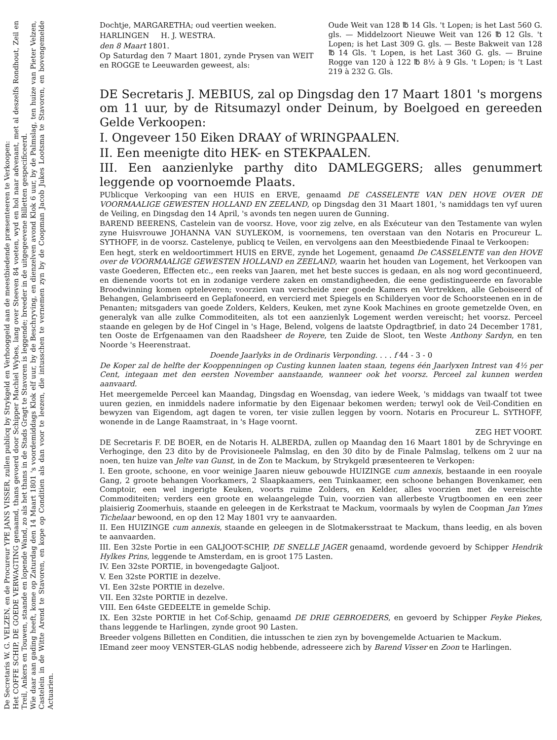De Secretaris W. G. VELZEN, en de Procureur YPE JANS VISSER, zullen publicq by Strykgeld en Verhooggeld aan de meestbiedende præsenteeren te Verkoopen:
Het COFFE SCHIP, DE GOEDE VERWAGTING genaamd, thans gevoerd door Schipper Machiel Wybes, lang over Steeven 84 voeten, wyd en hol naar advenant, met al deszelfs Rondhout, Zeil en Treil, Ankers en Touwen, staande en lopende Wand, zo als het thans in de Stads Gragt te Stavoren is leggende; breeder in de uitgegeevene Billetten gespecificeerd.
Wie daar aan gading heeft, kome op Zaturdag den 14 Maart 1801 's voordemiddags Klok elf uur, by de Beschryving, en dienzelven avond Klok 6 uur, by de Palmslag, ten huize van Pieter Velzen, Castelein in de Witte Arend te Stavoren, en kope op Conditien als dan voor te leezen, die intusschen te vernemen zyn by de Coopman Jacob Jukes Lootsma te Stavoren, en bovengemelde Actuarien.
Dochtje, MARGARETHA; oud veertien weeken.
HARLINGEN H. J. WESTRA.
den 8 Maart 1801.
Op Saturdag den 7 Maart 1801, zynde Prysen van WEIT en ROGGE te Leeuwarden geweest, als:
Oude Weit van 128 ℔ 14 Gls. 't Lopen; is het Last 560 G. gls. — Middelzoort Nieuwe Weit van 126 ℔ 12 Gls. 't Lopen; is het Last 309 G. gls. — Beste Bakweit van 128 ℔ 14 Gls. 't Lopen, is het Last 360 G. gls. — Bruine Rogge van 120 à 122 ℔ 8½ à 9 Gls. 't Lopen; is 't Last 219 à 232 G. Gls.
DE Secretaris J. MEBIUS, zal op Dingsdag den 17 Maart 1801 's morgens om 11 uur, by de Ritsumazyl onder Deinum, by Boelgoed en gereeden Gelde Verkoopen:
I. Ongeveer 150 Eiken DRAAY of WRINGPAALEN.
II. Een meenigte dito HEK- en STEKPAALEN.
III. Een aanzienlyke parthy dito DAMLEGGERS; alles genummert leggende op voornoemde Plaats.
PUblicque Verkooping van een HUIS en ERVE, genaamd DE CASSELENTE VAN DEN HOVE OVER DE VOORMAALIGE GEWESTEN HOLLAND EN ZEELAND, op Dingsdag den 31 Maart 1801, 's namiddags ten vyf uuren de Veiling, en Dingsdag den 14 April, 's avonds ten negen uuren de Gunning.
BAREND BEERENS, Castelein van de voorsz. Hove, voor zig zelve, en als Exécuteur van den Testamente van wylen zyne Huisvrouwe JOHANNA VAN SUYLEKOM, is voornemens, ten overstaan van den Notaris en Procureur L. SYTHOFF, in de voorsz. Castelenye, publicq te Veilen, en vervolgens aan den Meestbiedende Finaal te Verkoopen:
Een hegt, sterk en weldoortimmert HUIS en ERVE, zynde het Logement, genaamd De CASSELENTE van den HOVE over de VOORMAALIGE GEWESTEN HOLLAND en ZEELAND, waarin het houden van Logement, het Verkoopen van vaste Goederen, Effecten etc., een reeks van Jaaren, met het beste succes is gedaan, en als nog word gecontinueerd, en dienende voorts tot en in zodanige verdere zaken en omstandigheeden, die eene gedistingueerde en favorable Broodwinning komen opteleveren; voorzien van verscheide zeer goede Kamers en Vertrekken, alle Geboiseerd of Behangen, Gelambriseerd en Geplafoneerd, en vercierd met Spiegels en Schilderyen voor de Schoorsteenen en in de Penanten; mitsgaders van goede Zolders, Kelders, Keuken, met zyne Kook Machines en groote gemetzelde Oven, en generalyk van alle zulke Commoditeiten, als tot een aanzienlyk Logement werden vereischt; het voorsz. Perceel staande en gelegen by de Hof Cingel in 's Hage, Belend, volgens de laatste Opdragtbrief, in dato 24 December 1781, ten Ooste de Erfgenaamen van den Raadsheer de Royere, ten Zuide de Sloot, ten Weste Anthony Sardyn, en ten Noorde 's Heerenstraat.
Doende Jaarlyks in de Ordinaris Verponding. . . . f 44 - 3 - 0
De Koper zal de helfte der Kooppenningen op Custing kunnen laaten staan, tegens één Jaarlyxen Intrest van 4½ per Cent, integaan met den eersten November aanstaande, wanneer ook het voorsz. Perceel zal kunnen werden aanvaard.
Het meergemelde Perceel kan Maandag, Dingsdag en Woensdag, van iedere Week, 's middags van twaalf tot twee uuren gezien, en inmiddels nadere informatie by den Eigenaar bekomen werden; terwyl ook de Veil-Conditien en bewyzen van Eigendom, agt dagen te voren, ter visie zullen leggen by voorn. Notaris en Procureur L. SYTHOFF, wonende in de Lange Raamstraat, in 's Hage voornt.
ZEG HET VOORT.
DE Secretaris F. DE BOER, en de Notaris H. ALBERDA, zullen op Maandag den 16 Maart 1801 by de Schryvinge en Verhoginge, den 23 dito by de Provisioneele Palmslag, en den 30 dito by de Finale Palmslag, telkens om 2 uur na noen, ten huize van Jelte van Gunst, in de Zon te Mackum, by Strykgeld præsenteeren te Verkopen:
I. Een groote, schoone, en voor weinige Jaaren nieuw gebouwde HUIZINGE cum annexis, bestaande in een rooyale Gang, 2 groote behangen Voorkamers, 2 Slaapkaamers, een Tuinkaamer, een schoone behangen Bovenkamer, een Comptoir, een wel ingerigte Keuken, voorts ruime Zolders, en Kelder, alles voorzien met de vereischte Commoditeiten; verders een groote en welaangelegde Tuin, voorzien van allerbeste Vrugtboomen en een zeer plaisierig Zoomerhuis, staande en geleegen in de Kerkstraat te Mackum, voormaals by wylen de Coopman Jan Ymes Tichelaar bewoond, en op den 12 May 1801 vry te aanvaarden.
II. Een HUIZINGE cum annexis, staande en geleegen in de Slotmakersstraat te Mackum, thans leedig, en als boven te aanvaarden.
III. Een 32ste Portie in een GALJOOT-SCHIP, DE SNELLE JAGER genaamd, wordende gevoerd by Schipper Hendrik Hylkes Prins, leggende te Amsterdam, en is groot 175 Lasten.
IV. Een 32ste PORTIE, in bovengedagte Galjoot.
V. Een 32ste PORTIE in dezelve.
VI. Een 32ste PORTIE in dezelve.
VII. Een 32ste PORTIE in dezelve.
VIII. Een 64ste GEDEELTE in gemelde Schip.
IX. Een 32ste PORTIE in het Cof-Schip, genaamd DE DRIE GEBROEDERS, en gevoerd by Schipper Feyke Piekes, thans leggende te Harlingen, zynde groot 90 Lasten.
Breeder volgens Billetten en Conditien, die intusschen te zien zyn by bovengemelde Actuarien te Mackum.
IEmand zeer mooy VENSTER-GLAS nodig hebbende, adresseere zich by Barend Visser en Zoon te Harlingen.